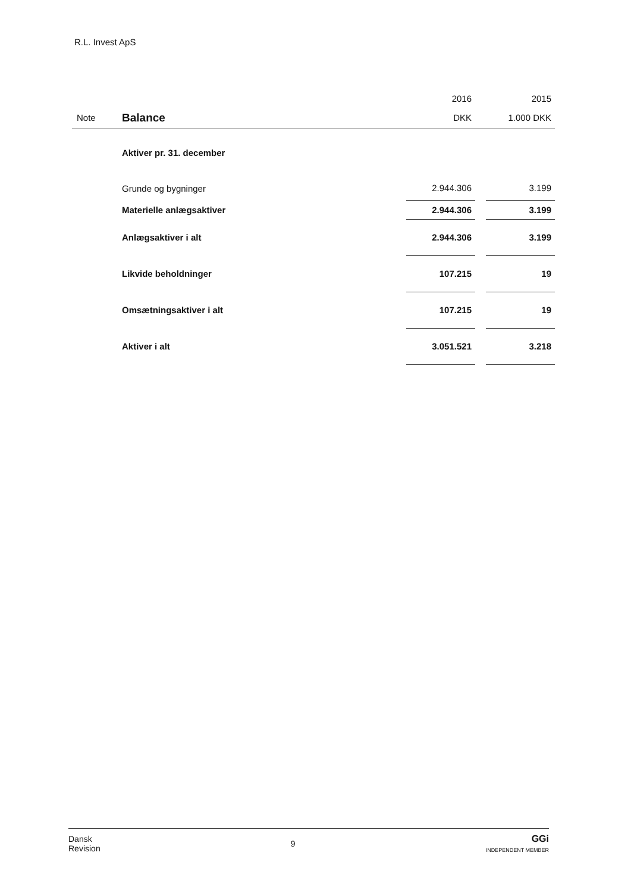R.L. Invest ApS
| | | 2016 | | 2015 |
| --- | --- | --- | --- | --- |
| Note | Balance | DKK | | 1.000 DKK |
| | Aktiver pr. 31. december | | | |
| | Grunde og bygninger | 2.944.306 | | 3.199 |
| | Materielle anlægsaktiver | 2.944.306 | | 3.199 |
| | Anlægsaktiver i alt | 2.944.306 | | 3.199 |
| | Likvide beholdninger | 107.215 | | 19 |
| | Omsætningsaktiver i alt | 107.215 | | 19 |
| | Aktiver i alt | 3.051.521 | | 3.218 |
Dansk
Revision
9
GGi
INDEPENDENT MEMBER